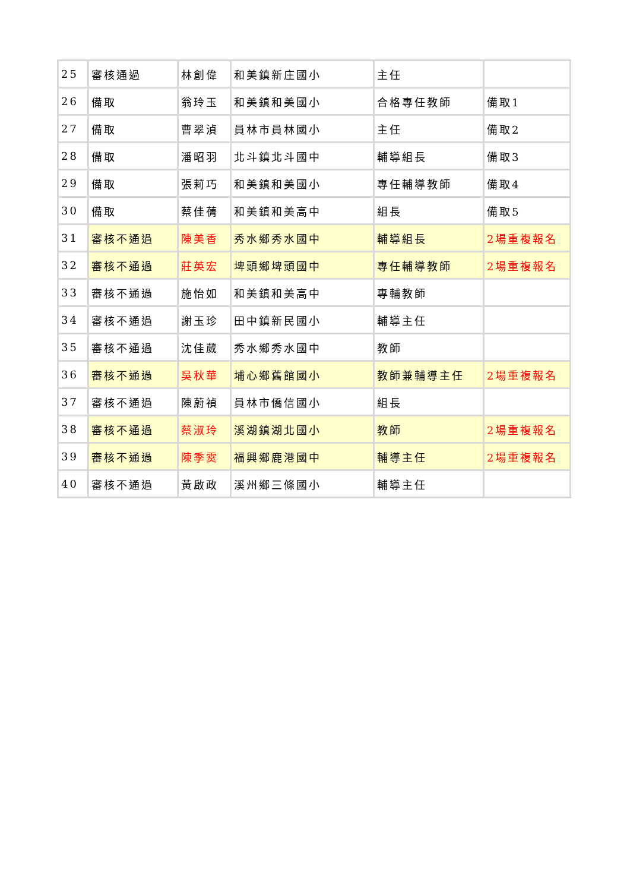| 25 | 審核通過 | 林創偉 | 和美鎮新庄國小 | 主任 | |
| 26 | 備取 | 翁玲玉 | 和美鎮和美國小 | 合格專任教師 | 備取1 |
| 27 | 備取 | 曹翠湞 | 員林市員林國小 | 主任 | 備取2 |
| 28 | 備取 | 潘昭羽 | 北斗鎮北斗國中 | 輔導組長 | 備取3 |
| 29 | 備取 | 張莉巧 | 和美鎮和美國小 | 專任輔導教師 | 備取4 |
| 30 | 備取 | 蔡佳蒨 | 和美鎮和美高中 | 組長 | 備取5 |
| 31 | 審核不通過 | 陳美香 | 秀水鄉秀水國中 | 輔導組長 | 2場重複報名 |
| 32 | 審核不通過 | 莊英宏 | 埤頭鄉埤頭國中 | 專任輔導教師 | 2場重複報名 |
| 33 | 審核不通過 | 施怡如 | 和美鎮和美高中 | 專輔教師 | |
| 34 | 審核不通過 | 謝玉珍 | 田中鎮新民國小 | 輔導主任 | |
| 35 | 審核不通過 | 沈佳葳 | 秀水鄉秀水國中 | 教師 | |
| 36 | 審核不通過 | 吳秋華 | 埔心鄉舊館國小 | 教師兼輔導主任 | 2場重複報名 |
| 37 | 審核不通過 | 陳蔚禎 | 員林市僑信國小 | 組長 | |
| 38 | 審核不通過 | 蔡淑玲 | 溪湖鎮湖北國小 | 教師 | 2場重複報名 |
| 39 | 審核不通過 | 陳季霙 | 福興鄉鹿港國中 | 輔導主任 | 2場重複報名 |
| 40 | 審核不通過 | 黃啟政 | 溪州鄉三條國小 | 輔導主任 | |